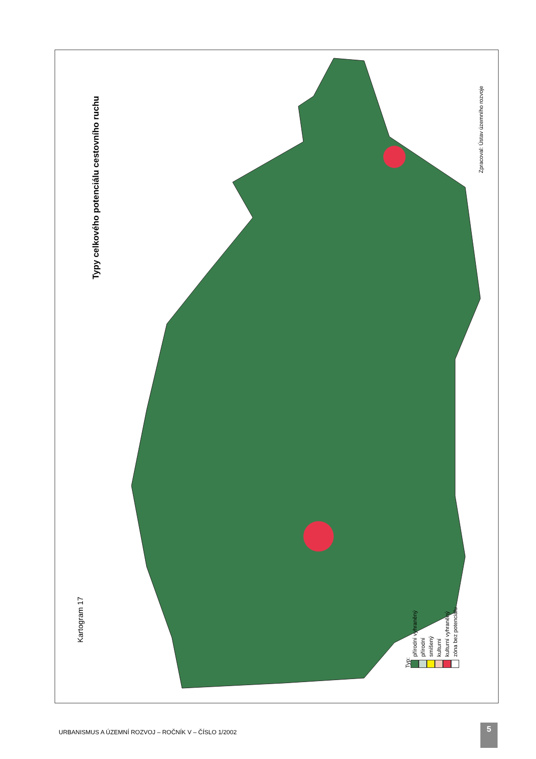Typy celkového potenciálu cestovního ruchu
Kartogram 17
Typ:
přírodní vyhraněný
přírodní
smíšený
kulturní
kulturní vyhraněný
zóna bez potenciálu
Zpracoval: Ústav územního rozvoje
URBANISMUS A ÚZEMNÍ ROZVOJ – ROČNÍK V – ČÍSLO 1/2002
5